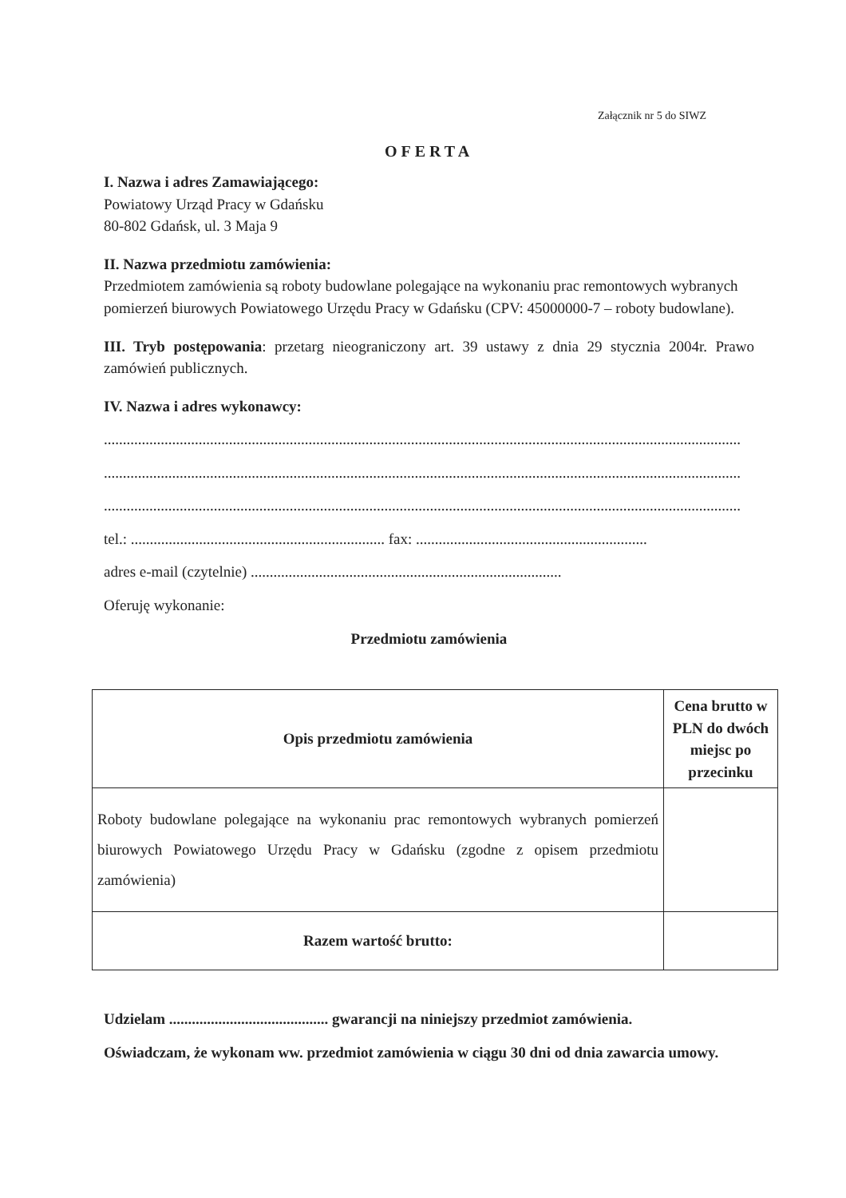Załącznik nr 5 do SIWZ
OFERTA
I. Nazwa i adres Zamawiającego:
Powiatowy Urząd Pracy w Gdańsku
80-802 Gdańsk, ul. 3 Maja 9
II. Nazwa przedmiotu zamówienia:
Przedmiotem zamówienia są roboty budowlane polegające na wykonaniu prac remontowych wybranych pomierzeń biurowych Powiatowego Urzędu Pracy w Gdańsku (CPV: 45000000-7 – roboty budowlane).
III. Tryb postępowania: przetarg nieograniczony art. 39 ustawy z dnia 29 stycznia 2004r. Prawo zamówień publicznych.
IV. Nazwa i adres wykonawcy:
........................................................................................................................................................................
........................................................................................................................................................................
........................................................................................................................................................................
tel.: ................................................................... fax: .............................................................
adres e-mail (czytelnie) ..................................................................................
Oferuję wykonanie:
Przedmiotu zamówienia
| Opis przedmiotu zamówienia | Cena brutto w PLN do dwóch miejsc po przecinku |
| --- | --- |
| Roboty budowlane polegające na wykonaniu prac remontowych wybranych pomierzeń biurowych Powiatowego Urzędu Pracy w Gdańsku (zgodne z opisem przedmiotu zamówienia) | |
| Razem wartość brutto: | |
Udzielam .......................................... gwarancji na niniejszy przedmiot zamówienia.
Oświadczam, że wykonam ww. przedmiot zamówienia w ciągu 30 dni od dnia zawarcia umowy.